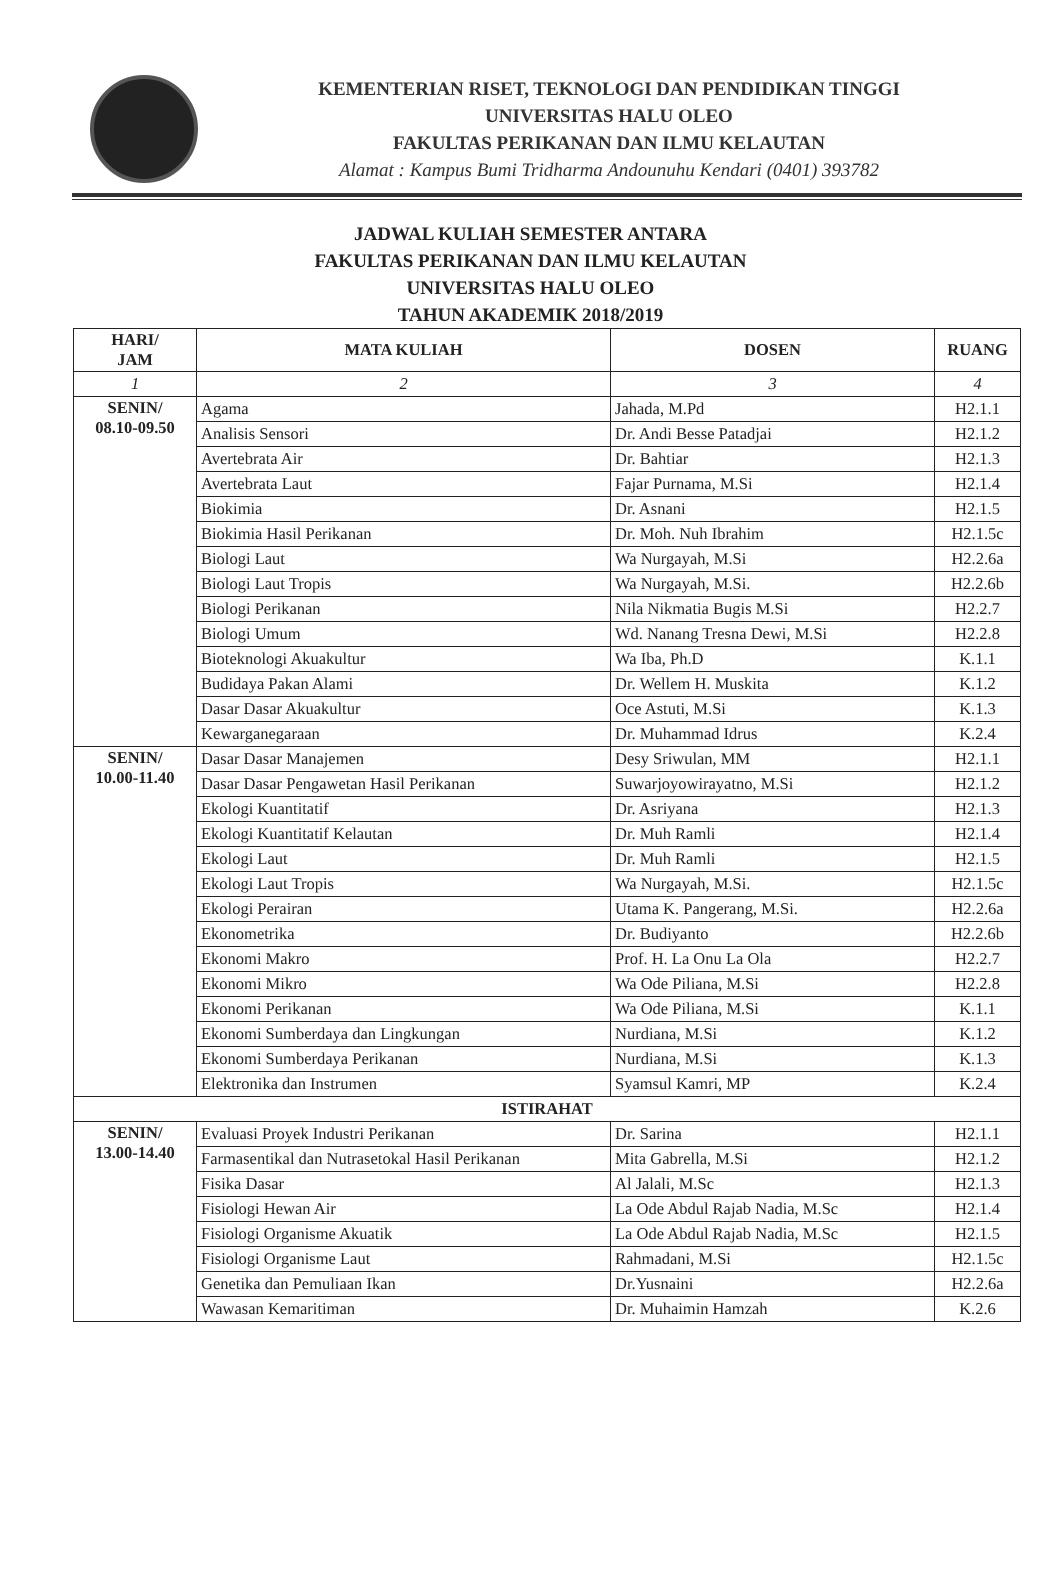KEMENTERIAN RISET, TEKNOLOGI DAN PENDIDIKAN TINGGI
UNIVERSITAS HALU OLEO
FAKULTAS PERIKANAN DAN ILMU KELAUTAN
Alamat : Kampus Bumi Tridharma Andounuhu Kendari (0401) 393782
JADWAL KULIAH SEMESTER ANTARA
FAKULTAS PERIKANAN DAN ILMU KELAUTAN
UNIVERSITAS HALU OLEO
TAHUN AKADEMIK 2018/2019
| HARI/ JAM | MATA KULIAH | DOSEN | RUANG |
| --- | --- | --- | --- |
| 1 | 2 | 3 | 4 |
| SENIN/ 08.10-09.50 | Agama | Jahada, M.Pd | H2.1.1 |
| | Analisis Sensori | Dr. Andi Besse Patadjai | H2.1.2 |
| | Avertebrata Air | Dr. Bahtiar | H2.1.3 |
| | Avertebrata Laut | Fajar Purnama, M.Si | H2.1.4 |
| | Biokimia | Dr. Asnani | H2.1.5 |
| | Biokimia Hasil Perikanan | Dr. Moh. Nuh Ibrahim | H2.1.5c |
| | Biologi Laut | Wa Nurgayah, M.Si | H2.2.6a |
| | Biologi Laut Tropis | Wa Nurgayah, M.Si. | H2.2.6b |
| | Biologi Perikanan | Nila Nikmatia Bugis M.Si | H2.2.7 |
| | Biologi Umum | Wd. Nanang Tresna Dewi, M.Si | H2.2.8 |
| | Bioteknologi Akuakultur | Wa Iba, Ph.D | K.1.1 |
| | Budidaya Pakan Alami | Dr. Wellem H. Muskita | K.1.2 |
| | Dasar Dasar Akuakultur | Oce Astuti, M.Si | K.1.3 |
| | Kewarganegaraan | Dr. Muhammad Idrus | K.2.4 |
| SENIN/ 10.00-11.40 | Dasar Dasar Manajemen | Desy Sriwulan, MM | H2.1.1 |
| | Dasar Dasar Pengawetan Hasil Perikanan | Suwarjoyowirayatno, M.Si | H2.1.2 |
| | Ekologi Kuantitatif | Dr. Asriyana | H2.1.3 |
| | Ekologi Kuantitatif Kelautan | Dr. Muh Ramli | H2.1.4 |
| | Ekologi Laut | Dr. Muh Ramli | H2.1.5 |
| | Ekologi Laut Tropis | Wa Nurgayah, M.Si. | H2.1.5c |
| | Ekologi Perairan | Utama K. Pangerang, M.Si. | H2.2.6a |
| | Ekonometrika | Dr. Budiyanto | H2.2.6b |
| | Ekonomi Makro | Prof. H. La Onu La Ola | H2.2.7 |
| | Ekonomi Mikro | Wa Ode Piliana, M.Si | H2.2.8 |
| | Ekonomi Perikanan | Wa Ode Piliana, M.Si | K.1.1 |
| | Ekonomi Sumberdaya dan Lingkungan | Nurdiana, M.Si | K.1.2 |
| | Ekonomi Sumberdaya Perikanan | Nurdiana, M.Si | K.1.3 |
| | Elektronika dan Instrumen | Syamsul Kamri, MP | K.2.4 |
| ISTIRAHAT | | | |
| SENIN/ 13.00-14.40 | Evaluasi Proyek Industri Perikanan | Dr. Sarina | H2.1.1 |
| | Farmasentikal dan Nutrasetokal Hasil Perikanan | Mita Gabrella, M.Si | H2.1.2 |
| | Fisika Dasar | Al Jalali, M.Sc | H2.1.3 |
| | Fisiologi Hewan Air | La Ode Abdul Rajab Nadia, M.Sc | H2.1.4 |
| | Fisiologi Organisme Akuatik | La Ode Abdul Rajab Nadia, M.Sc | H2.1.5 |
| | Fisiologi Organisme Laut | Rahmadani, M.Si | H2.1.5c |
| | Genetika dan Pemuliaan Ikan | Dr.Yusnaini | H2.2.6a |
| | Wawasan Kemaritiman | Dr. Muhaimin Hamzah | K.2.6 |